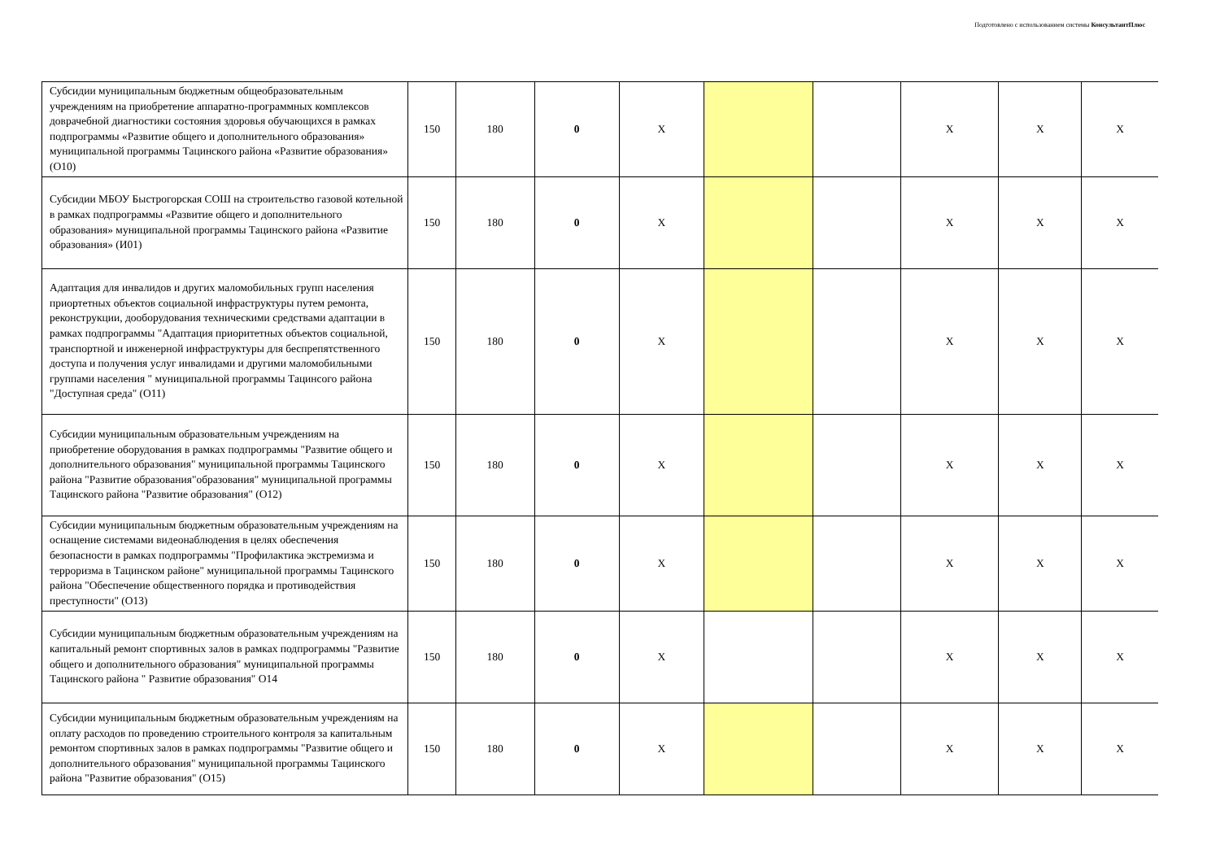Подготовлено с использованием системы КонсультантПлюс
| Субсидии муниципальным бюджетным общеобразовательным учреждениям на приобретение аппаратно-программных комплексов доврачебной диагностики состояния здоровья обучающихся в рамках подпрограммы «Развитие общего и дополнительного образования» муниципальной программы Тацинского района «Развитие образования» (О10) | 150 | 180 | 0 | X | | | X | X | X |
| Субсидии МБОУ Быстрогорская СОШ на строительство газовой котельной в рамках подпрограммы «Развитие общего и дополнительного образования» муниципальной программы Тацинского района «Развитие образования» (И01) | 150 | 180 | 0 | X | | | X | X | X |
| Адаптация для инвалидов и других маломобильных групп населения приортетных объектов социальной инфраструктуры путем ремонта, реконструкции, дооборудования техническими средствами адаптации в рамках подпрограммы "Адаптация приоритетных объектов социальной, транспортной и инженерной инфраструктуры для беспрепятственного доступа и получения услуг инвалидами и другими маломобильными группами населения " муниципальной программы Тацинсого района "Доступная среда" (О11) | 150 | 180 | 0 | X | | | X | X | X |
| Субсидии муниципальным образовательным учреждениям на приобретение оборудования в рамках подпрограммы "Развитие общего и дополнительного образования" муниципальной программы Тацинского района "Развитие образования"образования" муниципальной программы Тацинского района "Развитие образования" (О12) | 150 | 180 | 0 | X | | | X | X | X |
| Субсидии муниципальным бюджетным образовательным учреждениям на оснащение системами видеонаблюдения в целях обеспечения безопасности в рамках подпрограммы "Профилактика экстремизма и терроризма в Тацинском районе" муниципальной программы Тацинского района "Обеспечение общественного порядка и противодействия преступности" (О13) | 150 | 180 | 0 | X | | | X | X | X |
| Субсидии муниципальным бюджетным образовательным учреждениям на капитальный ремонт спортивных залов в рамках подпрограммы "Развитие общего и дополнительного образования" муниципальной программы Тацинского района " Развитие образования" О14 | 150 | 180 | 0 | X | | | X | X | X |
| Субсидии муниципальным бюджетным образовательным учреждениям на оплату расходов по проведению строительного контроля за капитальным ремонтом спортивных залов в рамках подпрограммы "Развитие общего и дополнительного образования" муниципальной программы Тацинского района "Развитие образования" (О15) | 150 | 180 | 0 | X | | | X | X | X |